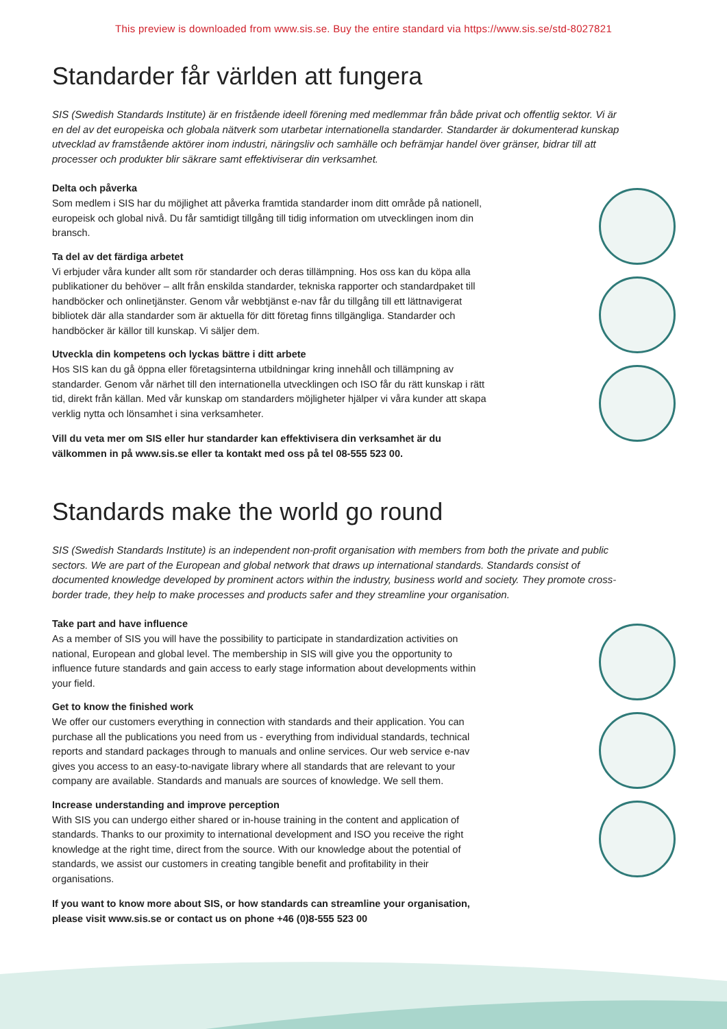This preview is downloaded from www.sis.se. Buy the entire standard via https://www.sis.se/std-8027821
Standarder får världen att fungera
SIS (Swedish Standards Institute) är en fristående ideell förening med medlemmar från både privat och offentlig sektor. Vi är en del av det europeiska och globala nätverk som utarbetar internationella standarder. Standarder är dokumenterad kunskap utvecklad av framstående aktörer inom industri, näringsliv och samhälle och befrämjar handel över gränser, bidrar till att processer och produkter blir säkrare samt effektiviserar din verksamhet.
Delta och påverka
Som medlem i SIS har du möjlighet att påverka framtida standarder inom ditt område på nationell, europeisk och global nivå. Du får samtidigt tillgång till tidig information om utvecklingen inom din bransch.
Ta del av det färdiga arbetet
Vi erbjuder våra kunder allt som rör standarder och deras tillämpning. Hos oss kan du köpa alla publikationer du behöver – allt från enskilda standarder, tekniska rapporter och standardpaket till handböcker och onlinetjänster. Genom vår webbtjänst e-nav får du tillgång till ett lättnavigerat bibliotek där alla standarder som är aktuella för ditt företag finns tillgängliga. Standarder och handböcker är källor till kunskap. Vi säljer dem.
Utveckla din kompetens och lyckas bättre i ditt arbete
Hos SIS kan du gå öppna eller företagsinterna utbildningar kring innehåll och tillämpning av standarder. Genom vår närhet till den internationella utvecklingen och ISO får du rätt kunskap i rätt tid, direkt från källan. Med vår kunskap om standarders möjligheter hjälper vi våra kunder att skapa verklig nytta och lönsamhet i sina verksamheter.
Vill du veta mer om SIS eller hur standarder kan effektivisera din verksamhet är du välkommen in på www.sis.se eller ta kontakt med oss på tel 08-555 523 00.
Standards make the world go round
SIS (Swedish Standards Institute) is an independent non-profit organisation with members from both the private and public sectors. We are part of the European and global network that draws up international standards. Standards consist of documented knowledge developed by prominent actors within the industry, business world and society. They promote cross-border trade, they help to make processes and products safer and they streamline your organisation.
Take part and have influence
As a member of SIS you will have the possibility to participate in standardization activities on national, European and global level. The membership in SIS will give you the opportunity to influence future standards and gain access to early stage information about developments within your field.
Get to know the finished work
We offer our customers everything in connection with standards and their application. You can purchase all the publications you need from us - everything from individual standards, technical reports and standard packages through to manuals and online services. Our web service e-nav gives you access to an easy-to-navigate library where all standards that are relevant to your company are available. Standards and manuals are sources of knowledge. We sell them.
Increase understanding and improve perception
With SIS you can undergo either shared or in-house training in the content and application of standards. Thanks to our proximity to international development and ISO you receive the right knowledge at the right time, direct from the source. With our knowledge about the potential of standards, we assist our customers in creating tangible benefit and profitability in their organisations.
If you want to know more about SIS, or how standards can streamline your organisation, please visit www.sis.se or contact us on phone +46 (0)8-555 523 00